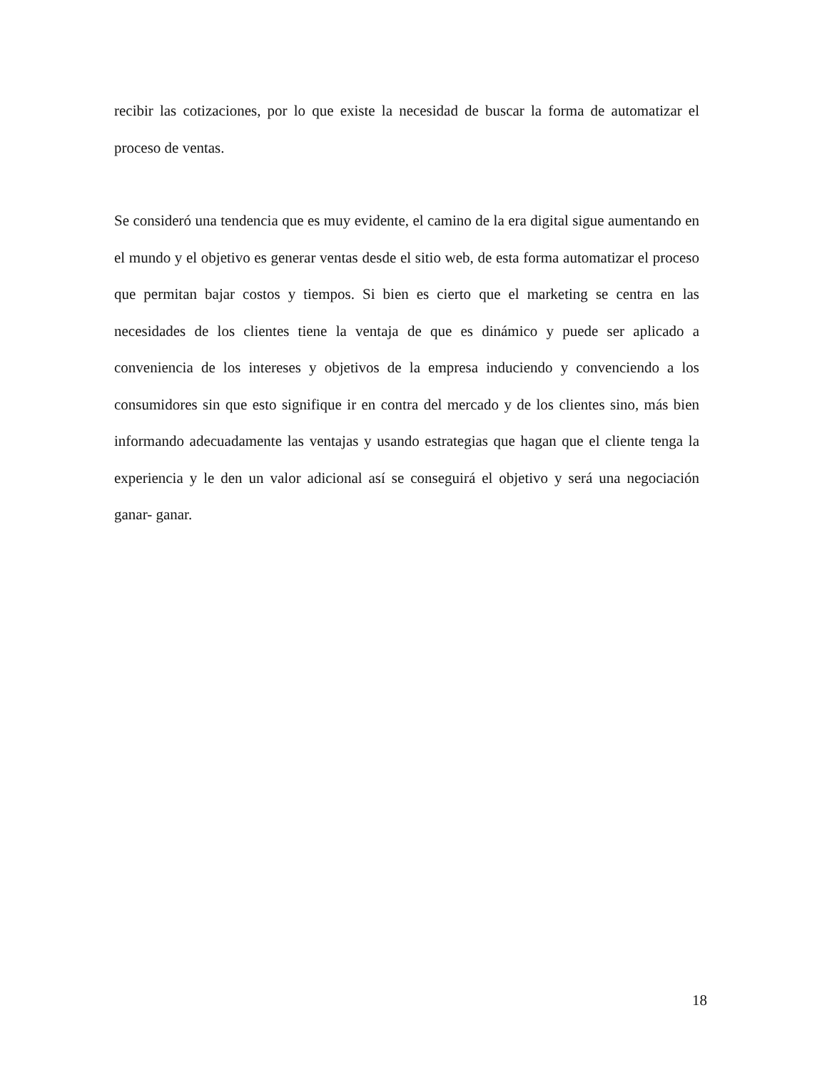recibir las cotizaciones, por lo que existe la necesidad de buscar la forma de automatizar el proceso de ventas.
Se consideró una tendencia que es muy evidente, el camino de la era digital sigue aumentando en el mundo y el objetivo es generar ventas desde el sitio web, de esta forma automatizar el proceso que permitan bajar costos y tiempos. Si bien es cierto que el marketing se centra en las necesidades de los clientes tiene la ventaja de que es dinámico y puede ser aplicado a conveniencia de los intereses y objetivos de la empresa induciendo y convenciendo a los consumidores sin que esto signifique ir en contra del mercado y de los clientes sino, más bien informando adecuadamente las ventajas y usando estrategias que hagan que el cliente tenga la experiencia y le den un valor adicional así se conseguirá el objetivo y será una negociación ganar- ganar.
18